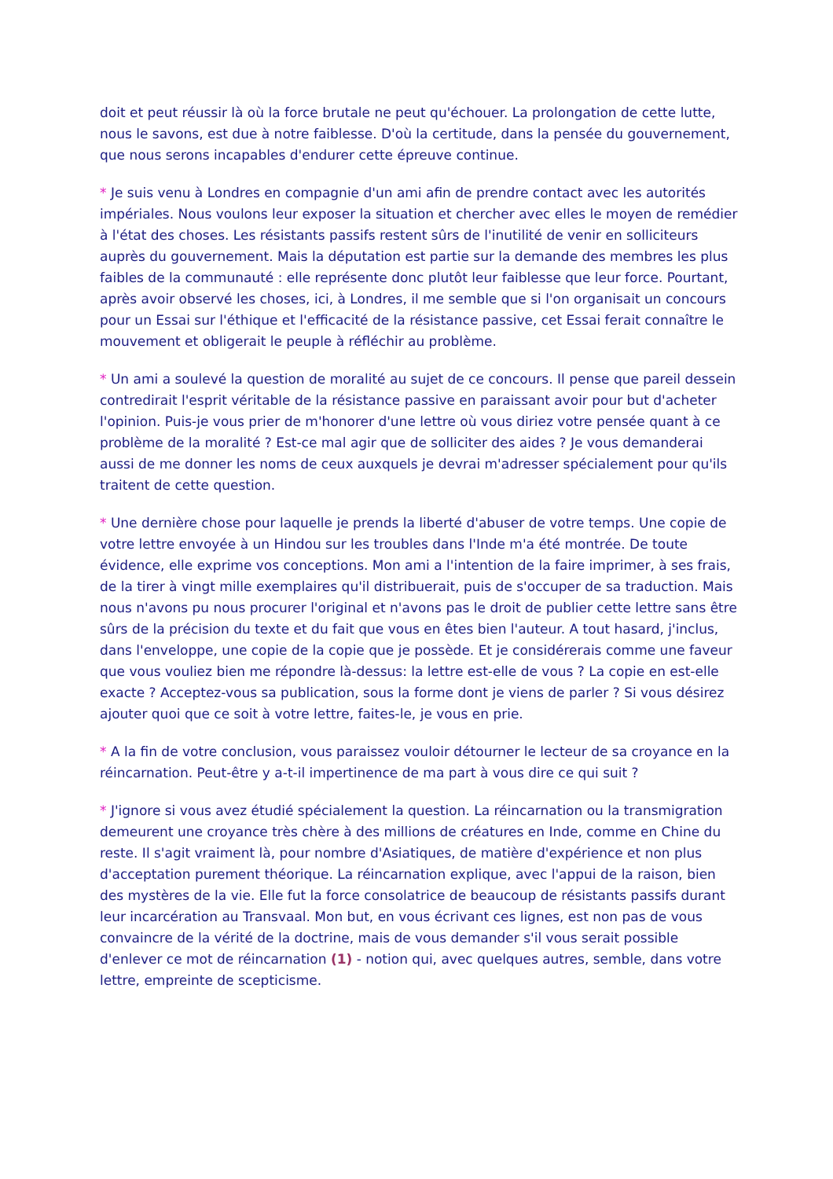doit et peut réussir là où la force brutale ne peut qu'échouer. La prolongation de cette lutte, nous le savons, est due à notre faiblesse. D'où la certitude, dans la pensée du gouvernement, que nous serons incapables d'endurer cette épreuve continue.
* Je suis venu à Londres en compagnie d'un ami afin de prendre contact avec les autorités impériales. Nous voulons leur exposer la situation et chercher avec elles le moyen de remédier à l'état des choses. Les résistants passifs restent sûrs de l'inutilité de venir en solliciteurs auprès du gouvernement. Mais la députation est partie sur la demande des membres les plus faibles de la communauté : elle représente donc plutôt leur faiblesse que leur force. Pourtant, après avoir observé les choses, ici, à Londres, il me semble que si l'on organisait un concours pour un Essai sur l'éthique et l'efficacité de la résistance passive, cet Essai ferait connaître le mouvement et obligerait le peuple à réfléchir au problème.
* Un ami a soulevé la question de moralité au sujet de ce concours. Il pense que pareil dessein contredirait l'esprit véritable de la résistance passive en paraissant avoir pour but d'acheter l'opinion. Puis-je vous prier de m'honorer d'une lettre où vous diriez votre pensée quant à ce problème de la moralité ? Est-ce mal agir que de solliciter des aides ? Je vous demanderai aussi de me donner les noms de ceux auxquels je devrai m'adresser spécialement pour qu'ils traitent de cette question.
* Une dernière chose pour laquelle je prends la liberté d'abuser de votre temps. Une copie de votre lettre envoyée à un Hindou sur les troubles dans l'Inde m'a été montrée. De toute évidence, elle exprime vos conceptions. Mon ami a l'intention de la faire imprimer, à ses frais, de la tirer à vingt mille exemplaires qu'il distribuerait, puis de s'occuper de sa traduction. Mais nous n'avons pu nous procurer l'original et n'avons pas le droit de publier cette lettre sans être sûrs de la précision du texte et du fait que vous en êtes bien l'auteur. A tout hasard, j'inclus, dans l'enveloppe, une copie de la copie que je possède. Et je considérerais comme une faveur que vous vouliez bien me répondre là-dessus: la lettre est-elle de vous ? La copie en est-elle exacte ? Acceptez-vous sa publication, sous la forme dont je viens de parler ? Si vous désirez ajouter quoi que ce soit à votre lettre, faites-le, je vous en prie.
* A la fin de votre conclusion, vous paraissez vouloir détourner le lecteur de sa croyance en la réincarnation. Peut-être y a-t-il impertinence de ma part à vous dire ce qui suit ?
* J'ignore si vous avez étudié spécialement la question. La réincarnation ou la transmigration demeurent une croyance très chère à des millions de créatures en Inde, comme en Chine du reste. Il s'agit vraiment là, pour nombre d'Asiatiques, de matière d'expérience et non plus d'acceptation purement théorique. La réincarnation explique, avec l'appui de la raison, bien des mystères de la vie. Elle fut la force consolatrice de beaucoup de résistants passifs durant leur incarcération au Transvaal. Mon but, en vous écrivant ces lignes, est non pas de vous convaincre de la vérité de la doctrine, mais de vous demander s'il vous serait possible d'enlever ce mot de réincarnation (1) - notion qui, avec quelques autres, semble, dans votre lettre, empreinte de scepticisme.